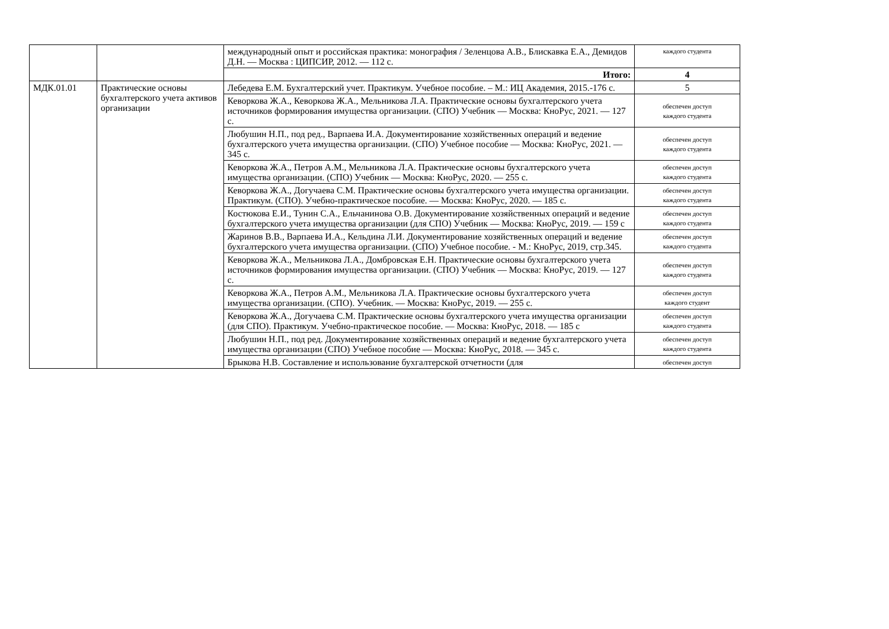| | | международный опыт и российская практика: монография / Зеленцова А.В., Блискавка Е.А., Демидов Д.Н. — Москва : ЦИПСИР, 2012. — 112 с. | каждого студента |
| | | Итого: | 4 |
| МДК.01.01 | Практические основы бухгалтерского учета активов организации | Лебедева Е.М. Бухгалтерский учет. Практикум. Учебное пособие. – М.: ИЦ Академия, 2015.-176 с. | 5 |
| | | Кеворкова Ж.А., Кеворкова Ж.А., Мельникова Л.А. Практические основы бухгалтерского учета источников формирования имущества организации. (СПО) Учебник — Москва: КноРус, 2021. — 127 с. | обеспечен доступ каждого студента |
| | | Любушин Н.П., под ред., Варпаева И.А. Документирование хозяйственных операций и ведение бухгалтерского учета имущества организации. (СПО) Учебное пособие — Москва: КноРус, 2021. — 345 с. | обеспечен доступ каждого студента |
| | | Кеворкова Ж.А., Петров А.М., Мельникова Л.А. Практические основы бухгалтерского учета имущества организации. (СПО) Учебник — Москва: КноРус, 2020. — 255 с. | обеспечен доступ каждого студента |
| | | Кеворкова Ж.А., Догучаева С.М. Практические основы бухгалтерского учета имущества организации. Практикум. (СПО). Учебно-практическое пособие. — Москва: КноРус, 2020. — 185 с. | обеспечен доступ каждого студента |
| | | Костюкова Е.И., Тунин С.А., Ельчанинова О.В. Документирование хозяйственных операций и ведение бухгалтерского учета имущества организации (для СПО) Учебник — Москва: КноРус, 2019. — 159 с | обеспечен доступ каждого студента |
| | | Жаринов В.В., Варпаева И.А., Кельдина Л.И. Документирование хозяйственных операций и ведение бухгалтерского учета имущества организации. (СПО) Учебное пособие. - М.: КноРус, 2019, стр.345. | обеспечен доступ каждого студента |
| | | Кеворкова Ж.А., Мельникова Л.А., Домбровская Е.Н. Практические основы бухгалтерского учета источников формирования имущества организации. (СПО) Учебник — Москва: КноРус, 2019. — 127 с. | обеспечен доступ каждого студента |
| | | Кеворкова Ж.А., Петров А.М., Мельникова Л.А. Практические основы бухгалтерского учета имущества организации. (СПО). Учебник. — Москва: КноРус, 2019. — 255 с. | обеспечен доступ каждого студент |
| | | Кеворкова Ж.А., Догучаева С.М. Практические основы бухгалтерского учета имущества организации (для СПО). Практикум. Учебно-практическое пособие. — Москва: КноРус, 2018. — 185 с | обеспечен доступ каждого студента |
| | | Любушин Н.П., под ред. Документирование хозяйственных операций и ведение бухгалтерского учета имущества организации (СПО) Учебное пособие — Москва: КноРус, 2018. — 345 с. | обеспечен доступ каждого студента |
| | | Брыкова Н.В. Составление и использование бухгалтерской отчетности (для | обеспечен доступ |